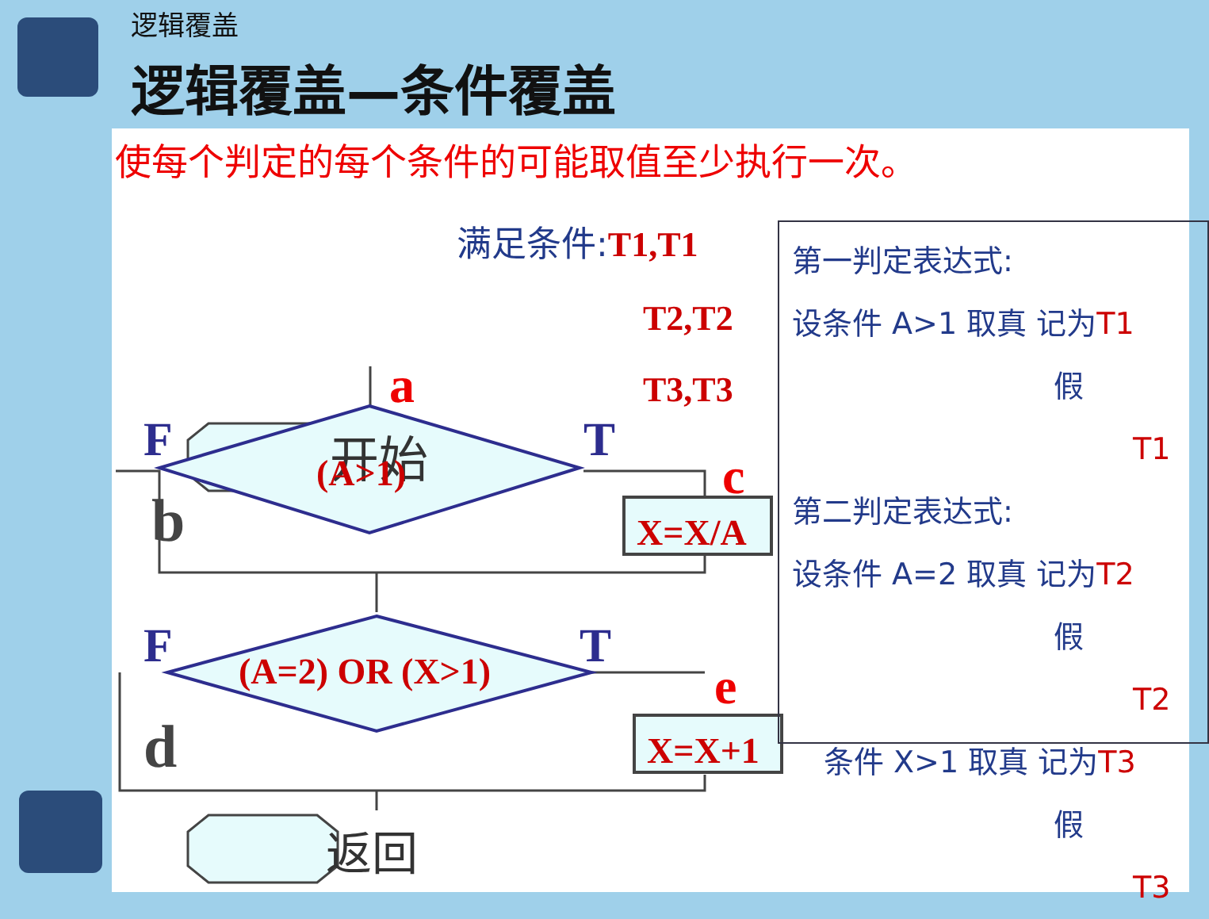逻辑覆盖
逻辑覆盖—条件覆盖
使每个判定的每个条件的可能取值至少执行一次。
开始
a
F
T
(A>1)
c
b
X=X/A
F
T
(A=2) OR (X>1)
e
d
X=X+1
返回
满足条件:T1,T1
T2,T2
T3,T3
第一判定表达式:
设条件 A>1 取真 记为T1
假 T1
第二判定表达式:
设条件 A=2 取真 记为T2
假 T2
条件 X>1 取真 记为T3
假 T3